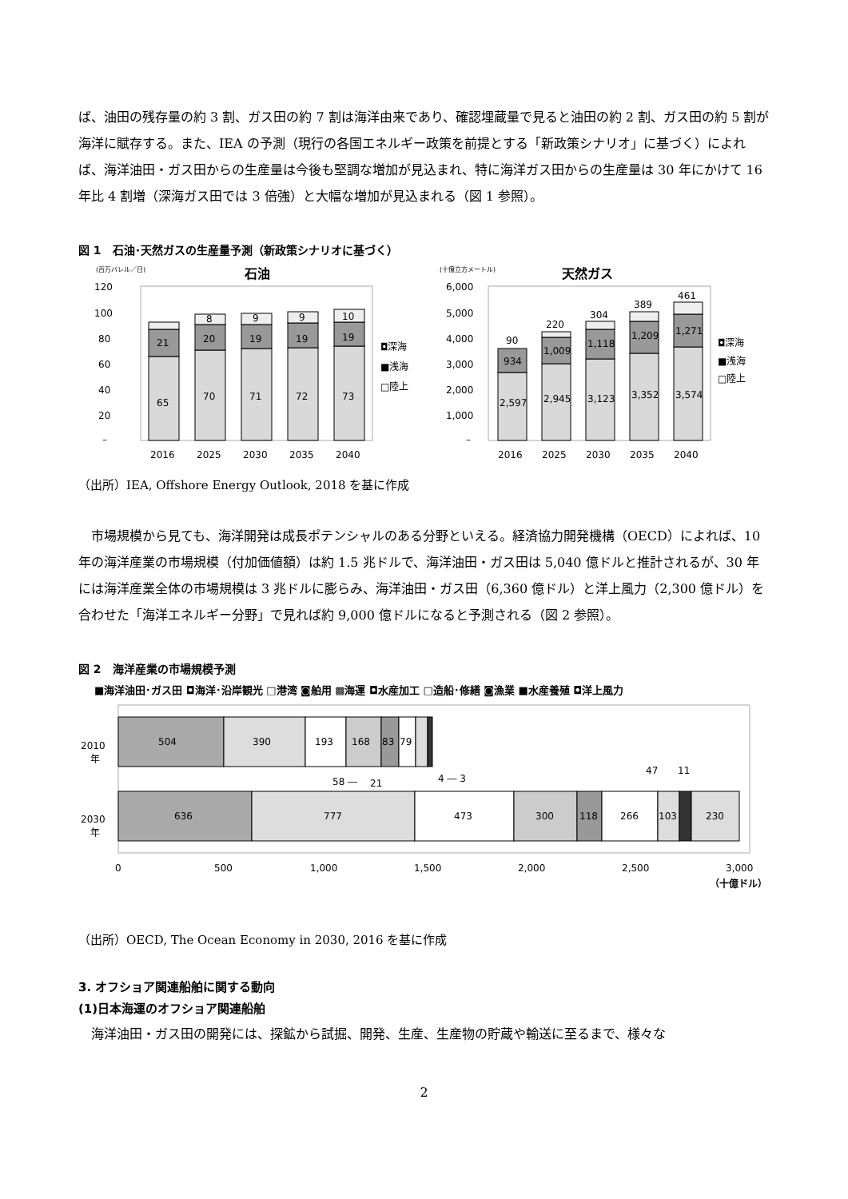ば、油田の残存量の約 3 割、ガス田の約 7 割は海洋由来であり、確認埋蔵量で見ると油田の約 2 割、ガス田の約 5 割が海洋に賦存する。また、IEA の予測（現行の各国エネルギー政策を前提とする「新政策シナリオ」に基づく）によれば、海洋油田・ガス田からの生産量は今後も堅調な増加が見込まれ、特に海洋ガス田からの生産量は 30 年にかけて 16 年比 4 割増（深海ガス田では 3 倍強）と大幅な増加が見込まれる（図 1 参照）。
図 1　石油･天然ガスの生産量予測（新政策シナリオに基づく）
(百万バレル／日)
石油
120
100
80
60
40
20
–
65
21
70
20
8
71
19
9
72
19
9
73
19
10
2016
2025
2030
2035
2040
◘深海
■浅海
□陸上
(十億立方メートル)
天然ガス
6,000
5,000
4,000
3,000
2,000
1,000
–
2,597
934
90
2,945
1,009
220
3,123
1,118
304
3,352
1,209
389
3,574
1,271
461
2016
2025
2030
2035
2040
◘深海
■浅海
□陸上
（出所）IEA, Offshore Energy Outlook, 2018 を基に作成
　市場規模から見ても、海洋開発は成長ポテンシャルのある分野といえる。経済協力開発機構（OECD）によれば、10 年の海洋産業の市場規模（付加価値額）は約 1.5 兆ドルで、海洋油田・ガス田は 5,040 億ドルと推計されるが、30 年には海洋産業全体の市場規模は 3 兆ドルに膨らみ、海洋油田・ガス田（6,360 億ドル）と洋上風力（2,300 億ドル）を合わせた「海洋エネルギー分野」で見れば約 9,000 億ドルになると予測される（図 2 参照）。
図 2　海洋産業の市場規模予測
■海洋油田･ガス田 ◘海洋･沿岸観光 □港湾 ◙舶用 ▩海運 ◘水産加工 □造船･修繕 ◙漁業 ■水産養殖 ◘洋上風力
2010
年
2030
年
504
390
193
168
83
79
58 ―
21
4 ― 3
47
11
636
777
473
300
118
266
103
230
0
500
1,000
1,500
2,000
2,500
3,000
（十億ドル）
（出所）OECD, The Ocean Economy in 2030, 2016 を基に作成
3. オフショア関連船舶に関する動向
(1)日本海運のオフショア関連船舶
　海洋油田・ガス田の開発には、探鉱から試掘、開発、生産、生産物の貯蔵や輸送に至るまで、様々な
2